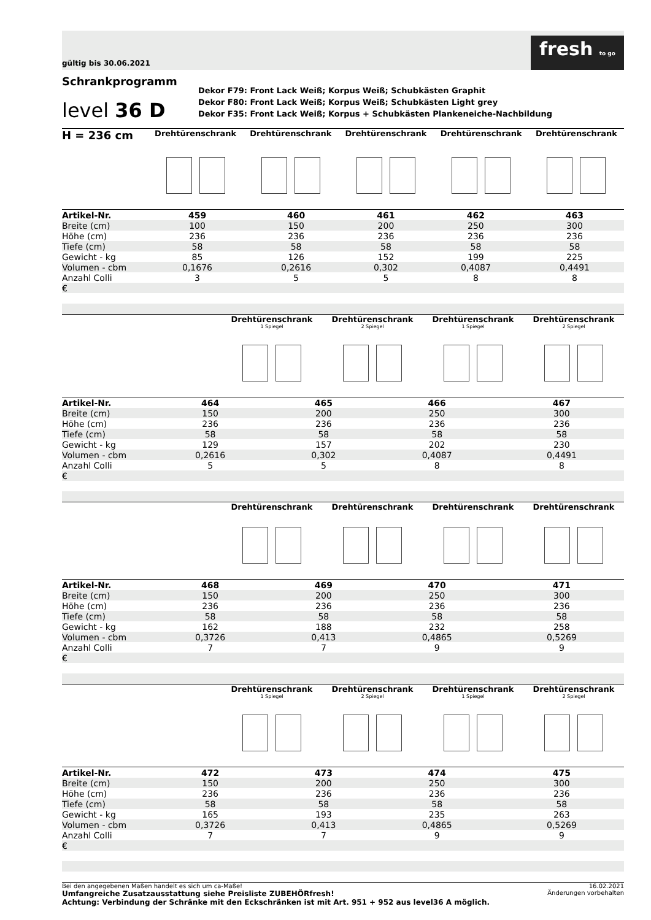gültig bis 30.06.2021
fresh to go
Schrankprogramm
level 36 D
Dekor F79: Front Lack Weiß; Korpus Weiß; Schubkästen Graphit
Dekor F80: Front Lack Weiß; Korpus Weiß; Schubkästen Light grey
Dekor F35: Front Lack Weiß; Korpus + Schubkästen Plankeneiche-Nachbildung
H = 236 cm
Drehtürenschrank Drehtürenschrank Drehtürenschrank Drehtürenschrank Drehtürenschrank
| Artikel-Nr. | 459 | 460 | 461 | 462 | 463 |
| Breite (cm) | 100 | 150 | 200 | 250 | 300 |
| Höhe (cm) | 236 | 236 | 236 | 236 | 236 |
| Tiefe (cm) | 58 | 58 | 58 | 58 | 58 |
| Gewicht - kg | 85 | 126 | 152 | 199 | 225 |
| Volumen - cbm | 0,1676 | 0,2616 | 0,302 | 0,4087 | 0,4491 |
| Anzahl Colli | 3 | 5 | 5 | 8 | 8 |
| € | | | | | |
Drehtürenschrank
1 Spiegel
Drehtürenschrank
2 Spiegel
Drehtürenschrank
1 Spiegel
Drehtürenschrank
2 Spiegel
| Artikel-Nr. | | 464 | 465 | 466 | 467 |
| Breite (cm) | | 150 | 200 | 250 | 300 |
| Höhe (cm) | | 236 | 236 | 236 | 236 |
| Tiefe (cm) | | 58 | 58 | 58 | 58 |
| Gewicht - kg | | 129 | 157 | 202 | 230 |
| Volumen - cbm | | 0,2616 | 0,302 | 0,4087 | 0,4491 |
| Anzahl Colli | | 5 | 5 | 8 | 8 |
| € | | | | | |
Drehtürenschrank Drehtürenschrank Drehtürenschrank Drehtürenschrank
| Artikel-Nr. | | 468 | 469 | 470 | 471 |
| Breite (cm) | | 150 | 200 | 250 | 300 |
| Höhe (cm) | | 236 | 236 | 236 | 236 |
| Tiefe (cm) | | 58 | 58 | 58 | 58 |
| Gewicht - kg | | 162 | 188 | 232 | 258 |
| Volumen - cbm | | 0,3726 | 0,413 | 0,4865 | 0,5269 |
| Anzahl Colli | | 7 | 7 | 9 | 9 |
| € | | | | | |
Drehtürenschrank
1 Spiegel
Drehtürenschrank
2 Spiegel
Drehtürenschrank
1 Spiegel
Drehtürenschrank
2 Spiegel
| Artikel-Nr. | | 472 | 473 | 474 | 475 |
| Breite (cm) | | 150 | 200 | 250 | 300 |
| Höhe (cm) | | 236 | 236 | 236 | 236 |
| Tiefe (cm) | | 58 | 58 | 58 | 58 |
| Gewicht - kg | | 165 | 193 | 235 | 263 |
| Volumen - cbm | | 0,3726 | 0,413 | 0,4865 | 0,5269 |
| Anzahl Colli | | 7 | 7 | 9 | 9 |
| € | | | | | |
Bei den angegebenen Maßen handelt es sich um ca-Maße!
Umfangreiche Zusatzausstattung siehe Preisliste ZUBEHÖRfresh!
Achtung: Verbindung der Schränke mit den Eckschränken ist mit Art. 951 + 952 aus level36 A möglich.
16.02.2021
Änderungen vorbehalten